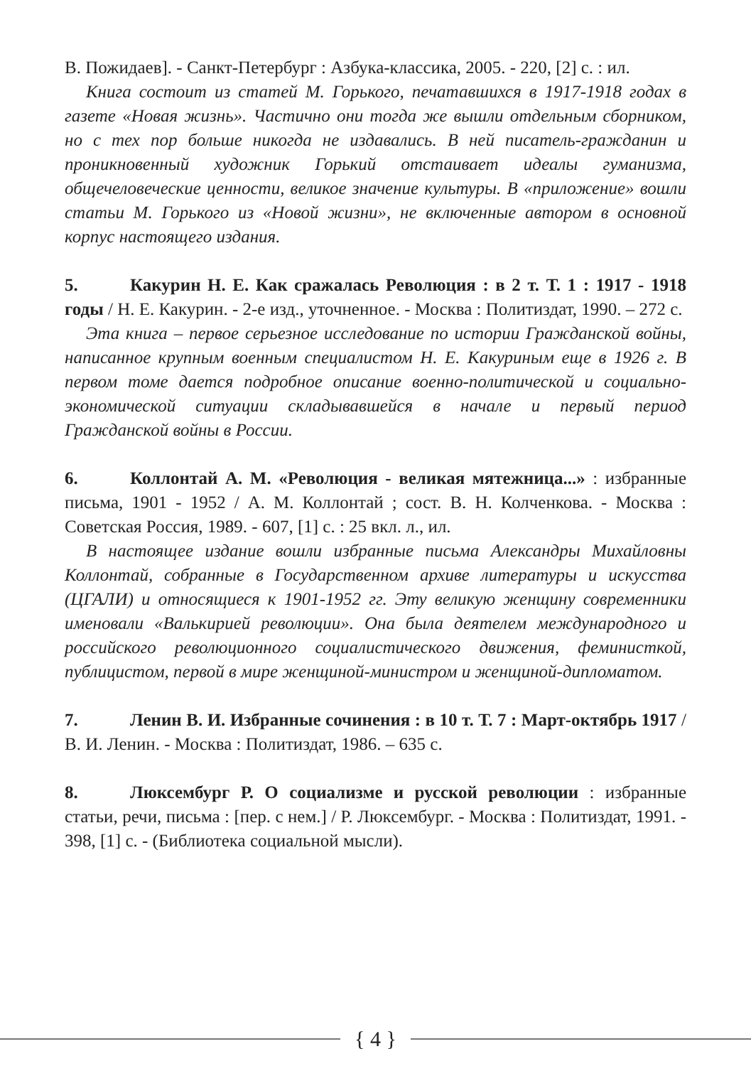В. Пожидаев]. - Санкт-Петербург : Азбука-классика, 2005. - 220, [2] с. : ил.
Книга состоит из статей М. Горького, печатавшихся в 1917-1918 годах в газете «Новая жизнь». Частично они тогда же вышли отдельным сборником, но с тех пор больше никогда не издавались. В ней писатель-гражданин и проникновенный художник Горький отстаивает идеалы гуманизма, общечеловеческие ценности, великое значение культуры. В «приложение» вошли статьи М. Горького из «Новой жизни», не включенные автором в основной корпус настоящего издания.
5. Какурин Н. Е. Как сражалась Революция : в 2 т. Т. 1 : 1917 - 1918 годы / Н. Е. Какурин. - 2-е изд., уточненное. - Москва : Политиздат, 1990. – 272 с.
Эта книга – первое серьезное исследование по истории Гражданской войны, написанное крупным военным специалистом Н. Е. Какуриным еще в 1926 г. В первом томе дается подробное описание военно-политической и социально-экономической ситуации складывавшейся в начале и первый период Гражданской войны в России.
6. Коллонтай А. М. «Революция - великая мятежница...» : избранные письма, 1901 - 1952 / А. М. Коллонтай ; сост. В. Н. Колченкова. - Москва : Советская Россия, 1989. - 607, [1] с. : 25 вкл. л., ил.
В настоящее издание вошли избранные письма Александры Михайловны Коллонтай, собранные в Государственном архиве литературы и искусства (ЦГАЛИ) и относящиеся к 1901-1952 гг. Эту великую женщину современники именовали «Валькирией революции». Она была деятелем международного и российского революционного социалистического движения, феминисткой, публицистом, первой в мире женщиной-министром и женщиной-дипломатом.
7. Ленин В. И. Избранные сочинения : в 10 т. Т. 7 : Март-октябрь 1917 / В. И. Ленин. - Москва : Политиздат, 1986. – 635 с.
8. Люксембург Р. О социализме и русской революции : избранные статьи, речи, письма : [пер. с нем.] / Р. Люксембург. - Москва : Политиздат, 1991. - 398, [1] с. - (Библиотека социальной мысли).
{ 4 }